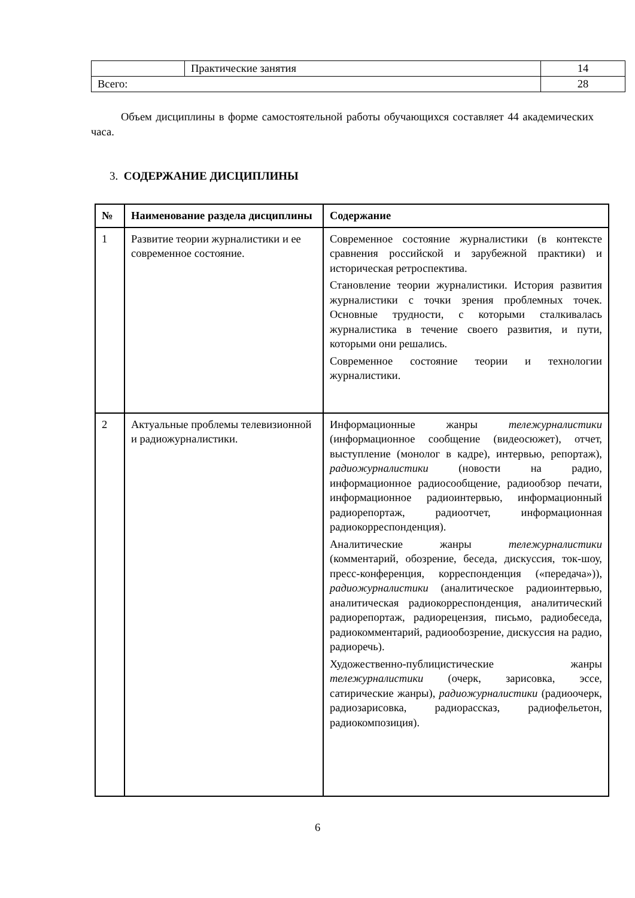| | Практические занятия | 14 |
| Всего: | | 28 |
Объем дисциплины в форме самостоятельной работы обучающихся составляет 44 академических часа.
3. СОДЕРЖАНИЕ ДИСЦИПЛИНЫ
| № | Наименование раздела дисциплины | Содержание |
| --- | --- | --- |
| 1 | Развитие теории журналистики и ее современное состояние. | Современное состояние журналистики (в контексте сравнения российской и зарубежной практики) и историческая ретроспектива. Становление теории журналистики. История развития журналистики с точки зрения проблемных точек. Основные трудности, с которыми сталкивалась журналистика в течение своего развития, и пути, которыми они решались. Современное состояние теории и технологии журналистики. |
| 2 | Актуальные проблемы телевизионной и радиожурналистики. | Информационные жанры тележурналистики (информационное сообщение (видеосюжет), отчет, выступление (монолог в кадре), интервью, репортаж), радиожурналистики (новости на радио, информационное радиосообщение, радиообзор печати, информационное радиоинтервью, информационный радиорепортаж, радиоотчет, информационная радиокорреспонденция). Аналитические жанры тележурналистики (комментарий, обозрение, беседа, дискуссия, ток-шоу, пресс-конференция, корреспонденция («передача»)), радиожурналистики (аналитическое радиоинтервью, аналитическая радиокорреспонденция, аналитический радиорепортаж, радиорецензия, письмо, радиобеседа, радиокомментарий, радиообозрение, дискуссия на радио, радиоречь). Художественно-публицистические жанры тележурналистики (очерк, зарисовка, эссе, сатирические жанры), радиожурналистики (радиоочерк, радиозарисовка, радиорассказ, радиофельетон, радиокомпозиция). |
6